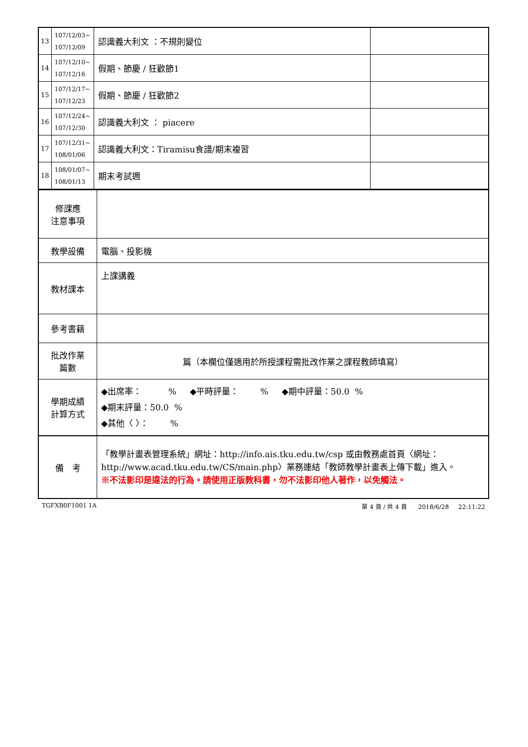| 13 | 107/12/03~ 107/12/09 | 認識義大利文 ：不規則變位 | |
| 14 | 107/12/10~ 107/12/16 | 假期、節慶 / 狂歡節1 | |
| 15 | 107/12/17~ 107/12/23 | 假期、節慶 / 狂歡節2 | |
| 16 | 107/12/24~ 107/12/30 | 認識義大利文 ： piacere | |
| 17 | 107/12/31~ 108/01/06 | 認識義大利文：Tiramisu食譜/期末複習 | |
| 18 | 108/01/07~ 108/01/13 | 期末考試週 | |
| 修課應 注意事項 | |
| 教學設備 | 電腦、投影機 |
| 教材課本 | 上課講義 |
| 參考書籍 | |
| 批改作業 篇數 | 篇（本欄位僅適用於所授課程需批改作業之課程教師填寫） |
| 學期成績 計算方式 | ◆出席率： % ◆平時評量： % ◆期中評量：50.0 % ◆期末評量：50.0 % ◆其他〈 〉： % |
| 備 考 | 「教學計畫表管理系統」網址： http://info.ais.tku.edu.tw/csp 或由教務處首頁〈網址： http://www.acad.tku.edu.tw/CS/main.php 〉業務連結「教師教學計畫表上傳下載」進入。 ※不法影印是違法的行為。請使用正版教科書，勿不法影印他人著作，以免觸法。 |
TGFXB0F1001 1A 第 4 頁 / 共 4 頁 2018/6/28 22:11:22